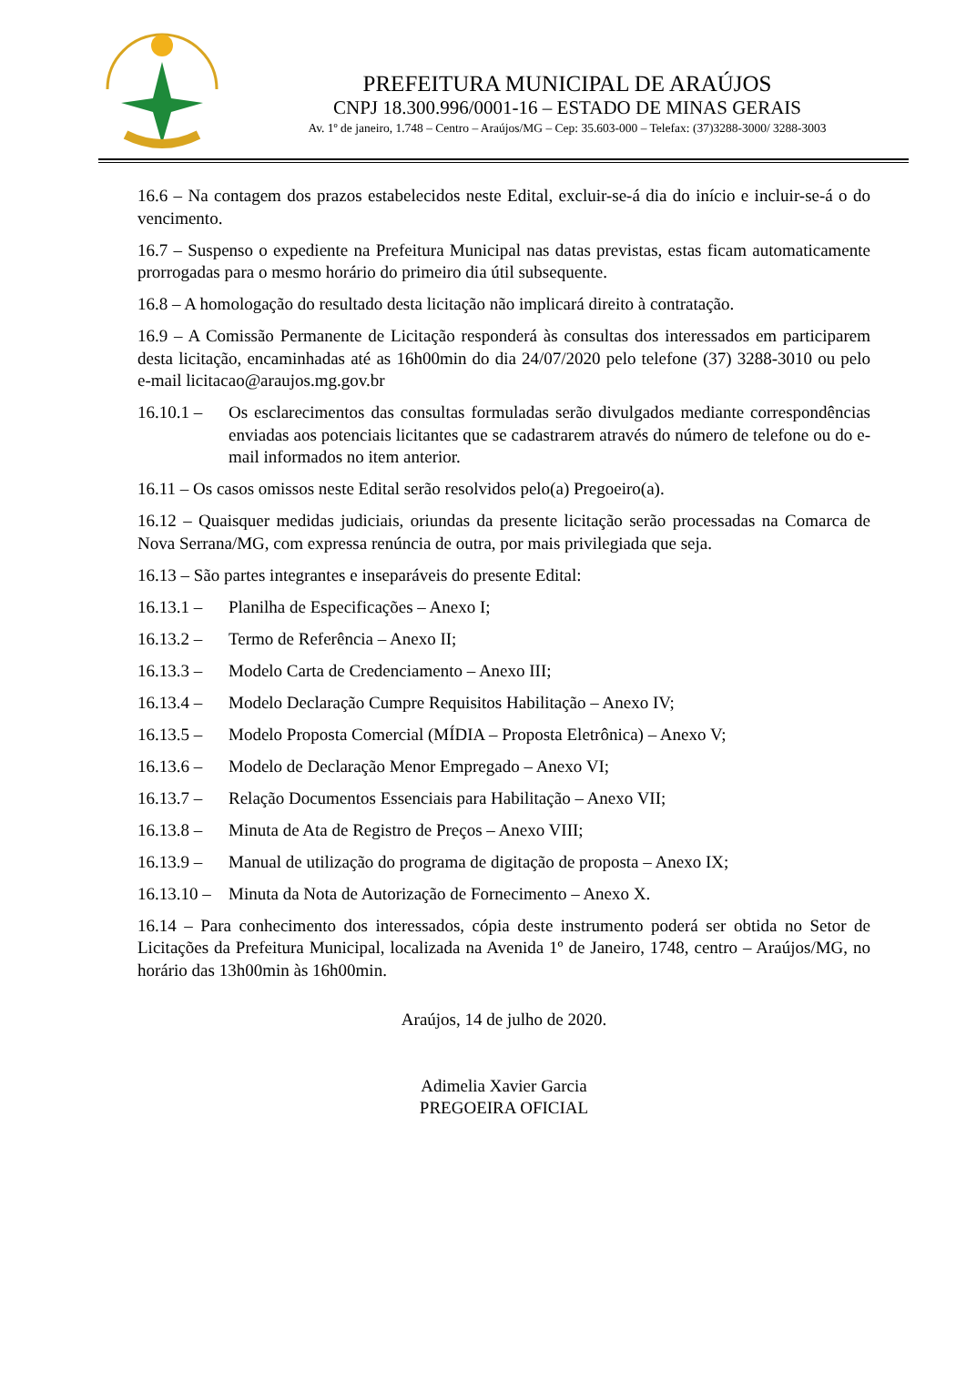PREFEITURA MUNICIPAL DE ARAÚJOS
CNPJ 18.300.996/0001-16 – ESTADO DE MINAS GERAIS
Av. 1º de janeiro, 1.748 – Centro – Araújos/MG – Cep: 35.603-000 – Telefax: (37)3288-3000/ 3288-3003
16.6 – Na contagem dos prazos estabelecidos neste Edital, excluir-se-á dia do início e incluir-se-á o do vencimento.
16.7 – Suspenso o expediente na Prefeitura Municipal nas datas previstas, estas ficam automaticamente prorrogadas para o mesmo horário do primeiro dia útil subsequente.
16.8 – A homologação do resultado desta licitação não implicará direito à contratação.
16.9 – A Comissão Permanente de Licitação responderá às consultas dos interessados em participarem desta licitação, encaminhadas até as 16h00min do dia 24/07/2020 pelo telefone (37) 3288-3010 ou pelo e-mail licitacao@araujos.mg.gov.br
16.10.1 – Os esclarecimentos das consultas formuladas serão divulgados mediante correspondências enviadas aos potenciais licitantes que se cadastrarem através do número de telefone ou do e-mail informados no item anterior.
16.11 – Os casos omissos neste Edital serão resolvidos pelo(a) Pregoeiro(a).
16.12 – Quaisquer medidas judiciais, oriundas da presente licitação serão processadas na Comarca de Nova Serrana/MG, com expressa renúncia de outra, por mais privilegiada que seja.
16.13 – São partes integrantes e inseparáveis do presente Edital:
16.13.1 – Planilha de Especificações – Anexo I;
16.13.2 – Termo de Referência – Anexo II;
16.13.3 – Modelo Carta de Credenciamento – Anexo III;
16.13.4 – Modelo Declaração Cumpre Requisitos Habilitação – Anexo IV;
16.13.5 – Modelo Proposta Comercial (MÍDIA – Proposta Eletrônica) – Anexo V;
16.13.6 – Modelo de Declaração Menor Empregado – Anexo VI;
16.13.7 – Relação Documentos Essenciais para Habilitação – Anexo VII;
16.13.8 – Minuta de Ata de Registro de Preços – Anexo VIII;
16.13.9 – Manual de utilização do programa de digitação de proposta – Anexo IX;
16.13.10 – Minuta da Nota de Autorização de Fornecimento – Anexo X.
16.14 – Para conhecimento dos interessados, cópia deste instrumento poderá ser obtida no Setor de Licitações da Prefeitura Municipal, localizada na Avenida 1º de Janeiro, 1748, centro – Araújos/MG, no horário das 13h00min às 16h00min.
Araújos, 14 de julho de 2020.
Adimelia Xavier Garcia
PREGOEIRA OFICIAL